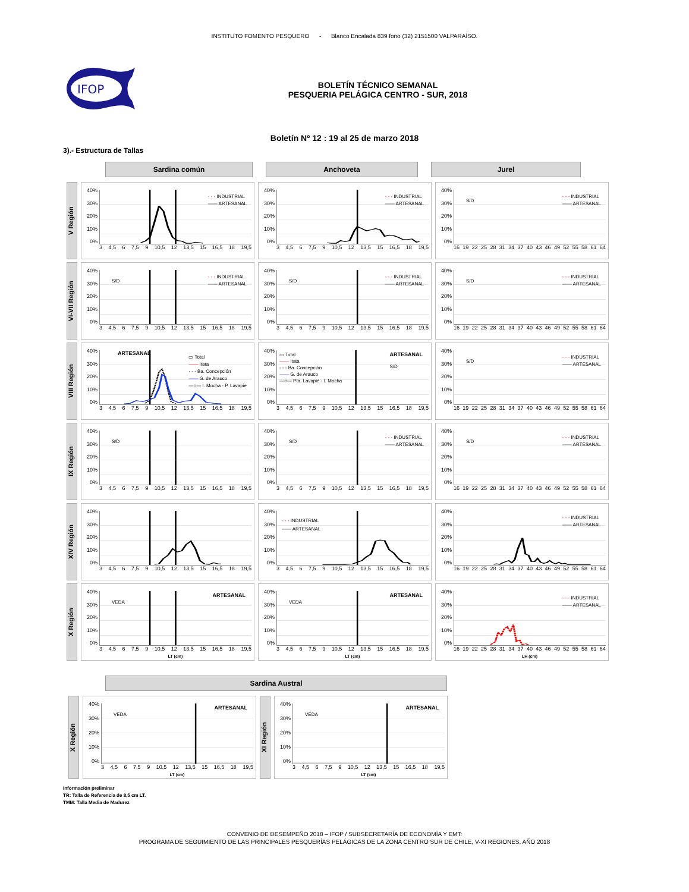INSTITUTO FOMENTO PESQUERO - Blanco Encalada 839 fono (32) 2151500 VALPARAÍSO.
IFOP
BOLETÍN TÉCNICO SEMANAL
PESQUERIA PELÁGICA CENTRO - SUR, 2018
Boletín Nº 12 : 19 al 25 de marzo 2018
3).- Estructura de Tallas
Sardina común
Anchoveta
Jurel
V Región
40%
30%
20%
10%
0%
- - - INDUSTRIAL
—— ARTESANAL
3 4,5 6 7,5 9 10,5 12 13,5 15 16,5 18 19,5
40%
30%
20%
10%
0%
- - - INDUSTRIAL
—— ARTESANAL
3 4,5 6 7,5 9 10,5 12 13,5 15 16,5 18 19,5
40%
30%
20%
10%
0%
S/D
- - - INDUSTRIAL
—— ARTESANAL
16 19 22 25 28 31 34 37 40 43 46 49 52 55 58 61 64
VI-VII Región
40%
30%
20%
10%
0%
S/D
- - - INDUSTRIAL
—— ARTESANAL
3 4,5 6 7,5 9 10,5 12 13,5 15 16,5 18 19,5
40%
30%
20%
10%
0%
S/D
- - - INDUSTRIAL
—— ARTESANAL
3 4,5 6 7,5 9 10,5 12 13,5 15 16,5 18 19,5
40%
30%
20%
10%
0%
S/D
- - - INDUSTRIAL
—— ARTESANAL
16 19 22 25 28 31 34 37 40 43 46 49 52 55 58 61 64
VIII Región
40%
30%
20%
10%
0%
▭ Total
—— Itata
- - - Ba. Concepción
—— G. de Arauco
—○— I. Mocha - P. Lavapie
ARTESANAL
3 4,5 6 7,5 9 10,5 12 13,5 15 16,5 18 19,5
40%
30%
20%
10%
0%
ARTESANAL
S/D
▭ Total
—— Itata
- - - Ba. Concepción
—— G. de Arauco
—○— Pta. Lavapié - I. Mocha
3 4,5 6 7,5 9 10,5 12 13,5 15 16,5 18 19,5
40%
30%
20%
10%
0%
S/D
- - - INDUSTRIAL
—— ARTESANAL
16 19 22 25 28 31 34 37 40 43 46 49 52 55 58 61 64
IX Región
40%
30%
20%
10%
0%
S/D
3 4,5 6 7,5 9 10,5 12 13,5 15 16,5 18 19,5
40%
30%
20%
10%
0%
S/D
- - - INDUSTRIAL
—— ARTESANAL
3 4,5 6 7,5 9 10,5 12 13,5 15 16,5 18 19,5
40%
30%
20%
10%
0%
S/D
- - - INDUSTRIAL
—— ARTESANAL
16 19 22 25 28 31 34 37 40 43 46 49 52 55 58 61 64
XIV Región
40%
30%
20%
10%
0%
3 4,5 6 7,5 9 10,5 12 13,5 15 16,5 18 19,5
40%
30%
20%
10%
0%
- - - INDUSTRIAL
—— ARTESANAL
3 4,5 6 7,5 9 10,5 12 13,5 15 16,5 18 19,5
40%
30%
20%
10%
0%
- - - INDUSTRIAL
—— ARTESANAL
16 19 22 25 28 31 34 37 40 43 46 49 52 55 58 61 64
X Región
40%
30%
20%
10%
0%
ARTESANAL VEDA
3 4,5 6 7,5 9 10,5 12 13,5 15 16,5 18 19,5
LT (cm)
40%
30%
20%
10%
0%
ARTESANAL VEDA
3 4,5 6 7,5 9 10,5 12 13,5 15 16,5 18 19,5
LT (cm)
40%
30%
20%
10%
0%
- - - INDUSTRIAL
—— ARTESANAL
16 19 22 25 28 31 34 37 40 43 46 49 52 55 58 61 64
LH (cm)
Sardina Austral
X Región
40%
30%
20%
10%
0%
ARTESANAL VEDA
3 4,5 6 7,5 9 10,5 12 13,5 15 16,5 18 19,5
LT (cm)
XI Región
40%
30%
20%
10%
0%
ARTESANAL VEDA
3 4,5 6 7,5 9 10,5 12 13,5 15 16,5 18 19,5
LT (cm)
Información preliminar
TR: Talla de Referencia de 8,5 cm LT.
TMM: Talla Media de Madurez
CONVENIO DE DESEMPEÑO 2018 – IFOP / SUBSECRETARÍA DE ECONOMÍA Y EMT:
PROGRAMA DE SEGUIMIENTO DE LAS PRINCIPALES PESQUERÍAS PELÁGICAS DE LA ZONA CENTRO SUR DE CHILE, V-XI REGIONES, AÑO 2018